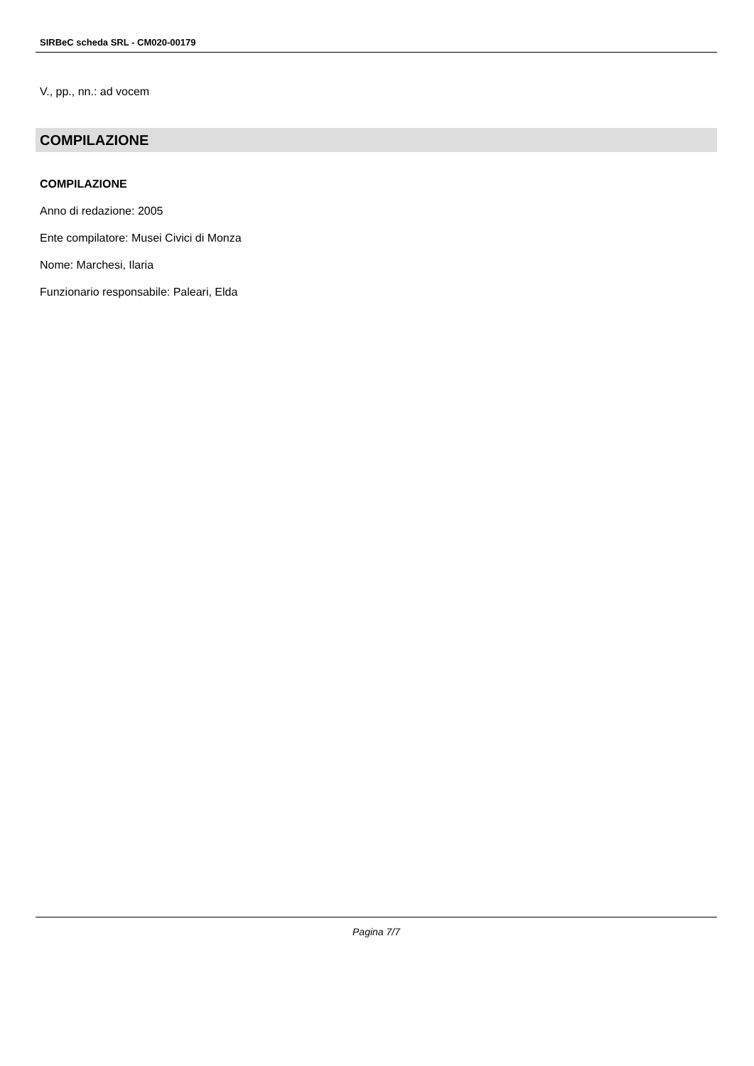SIRBeC scheda SRL - CM020-00179
V., pp., nn.: ad vocem
COMPILAZIONE
COMPILAZIONE
Anno di redazione: 2005
Ente compilatore: Musei Civici di Monza
Nome: Marchesi, Ilaria
Funzionario responsabile: Paleari, Elda
Pagina 7/7